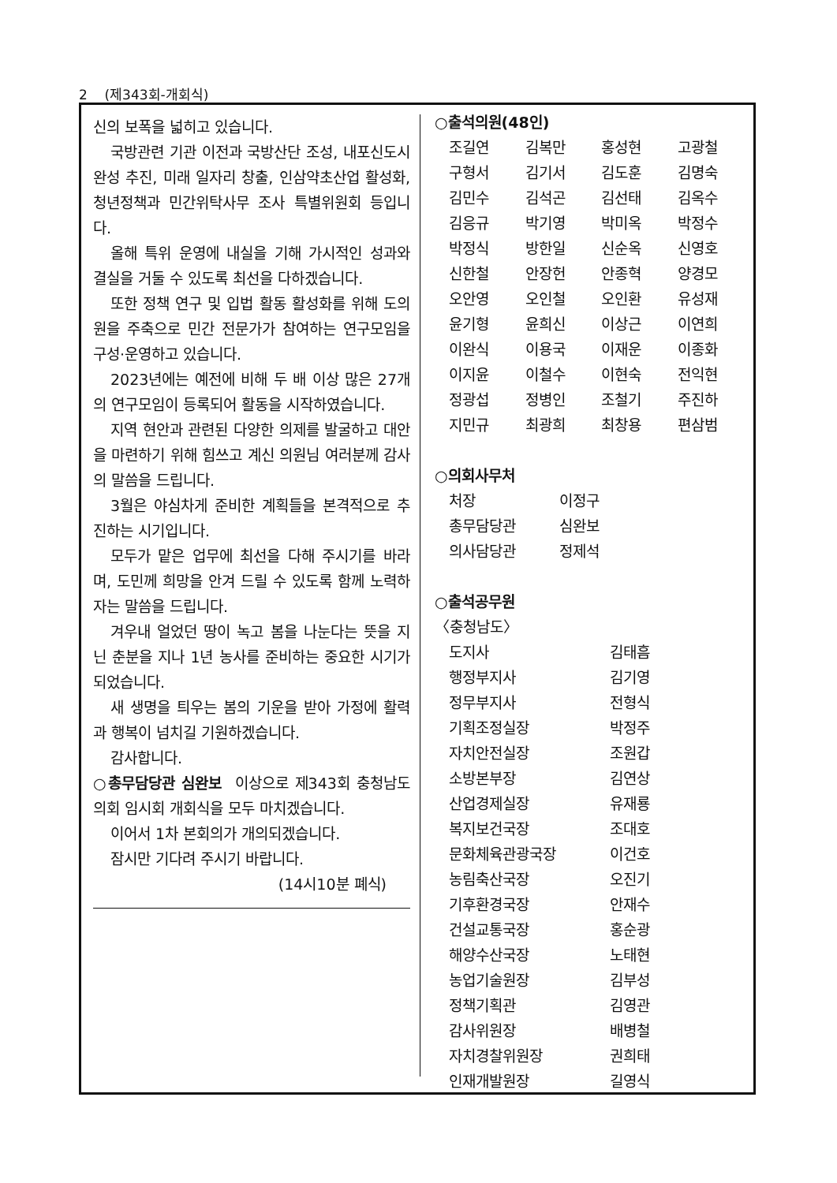2 (제343회-개회식)
신의 보폭을 넓히고 있습니다.
국방관련 기관 이전과 국방산단 조성, 내포신도시 완성 추진, 미래 일자리 창출, 인삼약초산업 활성화, 청년정책과 민간위탁사무 조사 특별위원회 등입니다.
올해 특위 운영에 내실을 기해 가시적인 성과와 결실을 거둘 수 있도록 최선을 다하겠습니다.
또한 정책 연구 및 입법 활동 활성화를 위해 도의원을 주축으로 민간 전문가가 참여하는 연구모임을 구성·운영하고 있습니다.
2023년에는 예전에 비해 두 배 이상 많은 27개의 연구모임이 등록되어 활동을 시작하였습니다.
지역 현안과 관련된 다양한 의제를 발굴하고 대안을 마련하기 위해 힘쓰고 계신 의원님 여러분께 감사의 말씀을 드립니다.
3월은 야심차게 준비한 계획들을 본격적으로 추진하는 시기입니다.
모두가 맡은 업무에 최선을 다해 주시기를 바라며, 도민께 희망을 안겨 드릴 수 있도록 함께 노력하자는 말씀을 드립니다.
겨우내 얼었던 땅이 녹고 봄을 나눈다는 뜻을 지닌 춘분을 지나 1년 농사를 준비하는 중요한 시기가 되었습니다.
새 생명을 틔우는 봄의 기운을 받아 가정에 활력과 행복이 넘치길 기원하겠습니다.
감사합니다.
○총무담당관 심완보 이상으로 제343회 충청남도의회 임시회 개회식을 모두 마치겠습니다.
이어서 1차 본회의가 개의되겠습니다.
잠시만 기다려 주시기 바랍니다.
(14시10분 폐식)
○출석의원(48인)
| 조길연 | 김복만 | 홍성현 | 고광철 |
| 구형서 | 김기서 | 김도훈 | 김명숙 |
| 김민수 | 김석곤 | 김선태 | 김옥수 |
| 김응규 | 박기영 | 박미옥 | 박정수 |
| 박정식 | 방한일 | 신순옥 | 신영호 |
| 신한철 | 안장헌 | 안종혁 | 양경모 |
| 오안영 | 오인철 | 오인환 | 유성재 |
| 윤기형 | 윤희신 | 이상근 | 이연희 |
| 이완식 | 이용국 | 이재운 | 이종화 |
| 이지윤 | 이철수 | 이현숙 | 전익현 |
| 정광섭 | 정병인 | 조철기 | 주진하 |
| 지민규 | 최광희 | 최창용 | 편삼범 |
○의회사무처
| 처장 | 이정구 |
| 총무담당관 | 심완보 |
| 의사담당관 | 정제석 |
○출석공무원
〈충청남도〉
| 도지사 | 김태흠 |
| 행정부지사 | 김기영 |
| 정무부지사 | 전형식 |
| 기획조정실장 | 박정주 |
| 자치안전실장 | 조원갑 |
| 소방본부장 | 김연상 |
| 산업경제실장 | 유재룡 |
| 복지보건국장 | 조대호 |
| 문화체육관광국장 | 이건호 |
| 농림축산국장 | 오진기 |
| 기후환경국장 | 안재수 |
| 건설교통국장 | 홍순광 |
| 해양수산국장 | 노태현 |
| 농업기술원장 | 김부성 |
| 정책기획관 | 김영관 |
| 감사위원장 | 배병철 |
| 자치경찰위원장 | 권희태 |
| 인재개발원장 | 길영식 |